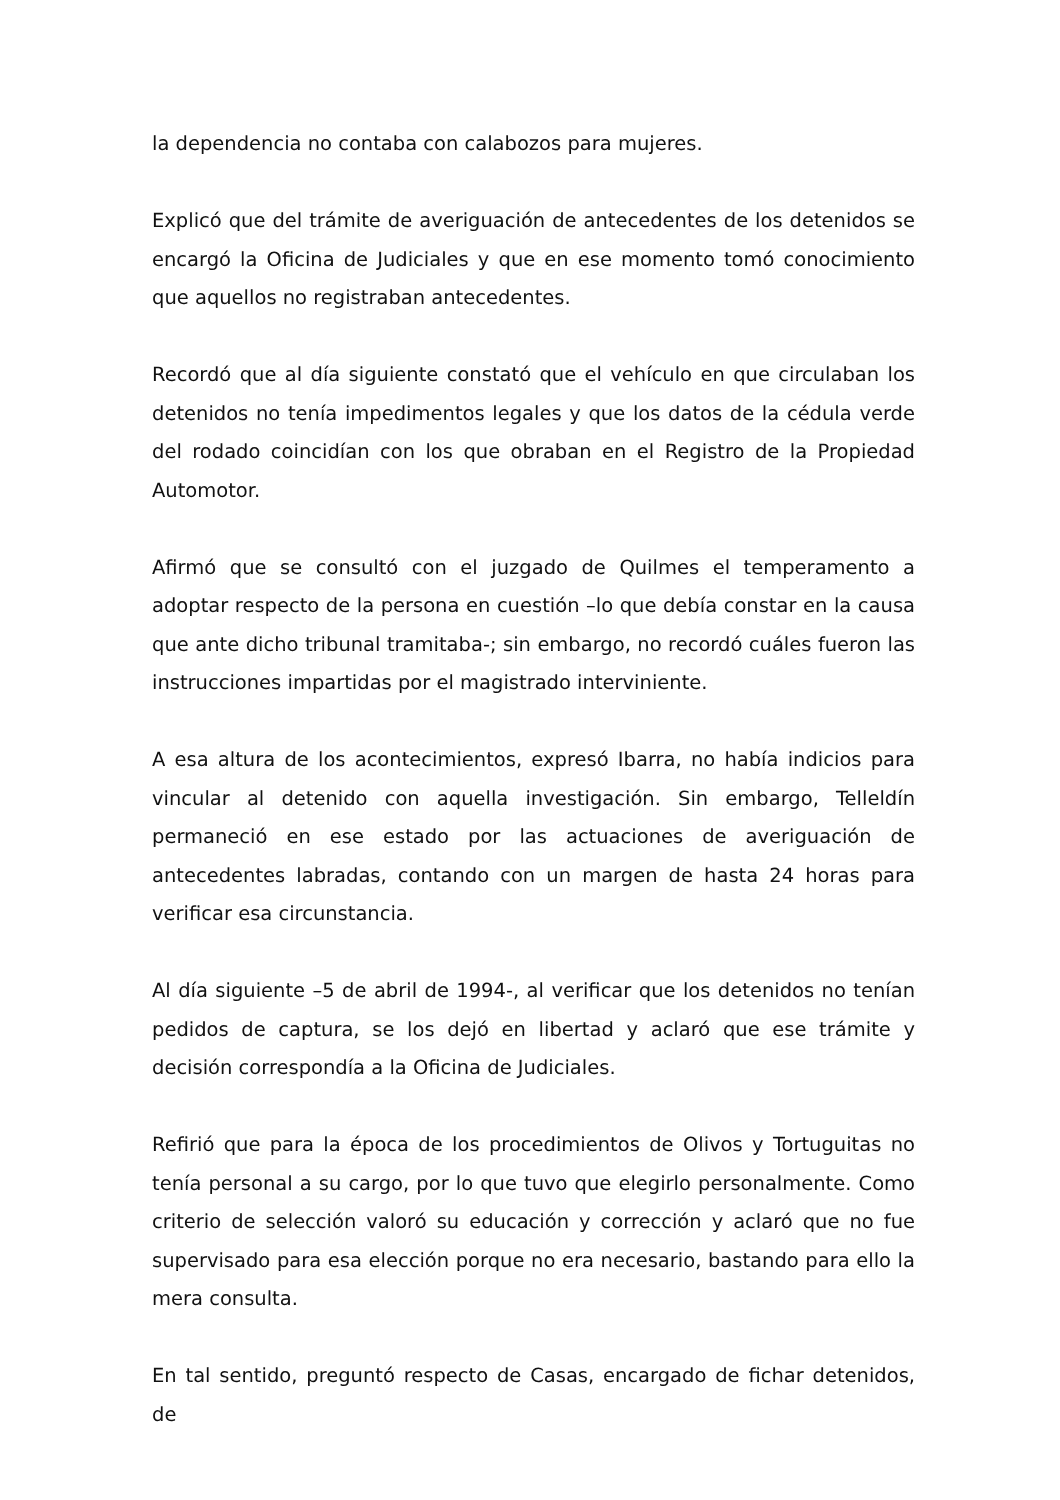la dependencia no contaba con calabozos para mujeres.
Explicó que del trámite de averiguación de antecedentes de los detenidos se encargó la Oficina de Judiciales y que en ese momento tomó conocimiento que aquellos no registraban antecedentes.
Recordó que al día siguiente constató que el vehículo en que circulaban los detenidos no tenía impedimentos legales y que los datos de la cédula verde del rodado coincidían con los que obraban en el Registro de la Propiedad Automotor.
Afirmó que se consultó con el juzgado de Quilmes el temperamento a adoptar respecto de la persona en cuestión –lo que debía constar en la causa que ante dicho tribunal tramitaba-; sin embargo, no recordó cuáles fueron las instrucciones impartidas por el magistrado interviniente.
A esa altura de los acontecimientos, expresó Ibarra, no había indicios para vincular al detenido con aquella investigación. Sin embargo, Telleldín permaneció en ese estado por las actuaciones de averiguación de antecedentes labradas, contando con un margen de hasta 24 horas para verificar esa circunstancia.
Al día siguiente –5 de abril de 1994-, al verificar que los detenidos no tenían pedidos de captura, se los dejó en libertad y aclaró que ese trámite y decisión correspondía a la Oficina de Judiciales.
Refirió que para la época de los procedimientos de Olivos y Tortuguitas no tenía personal a su cargo, por lo que tuvo que elegirlo personalmente. Como criterio de selección valoró su educación y corrección y aclaró que no fue supervisado para esa elección porque no era necesario, bastando para ello la mera consulta.
En tal sentido, preguntó respecto de Casas, encargado de fichar detenidos, de